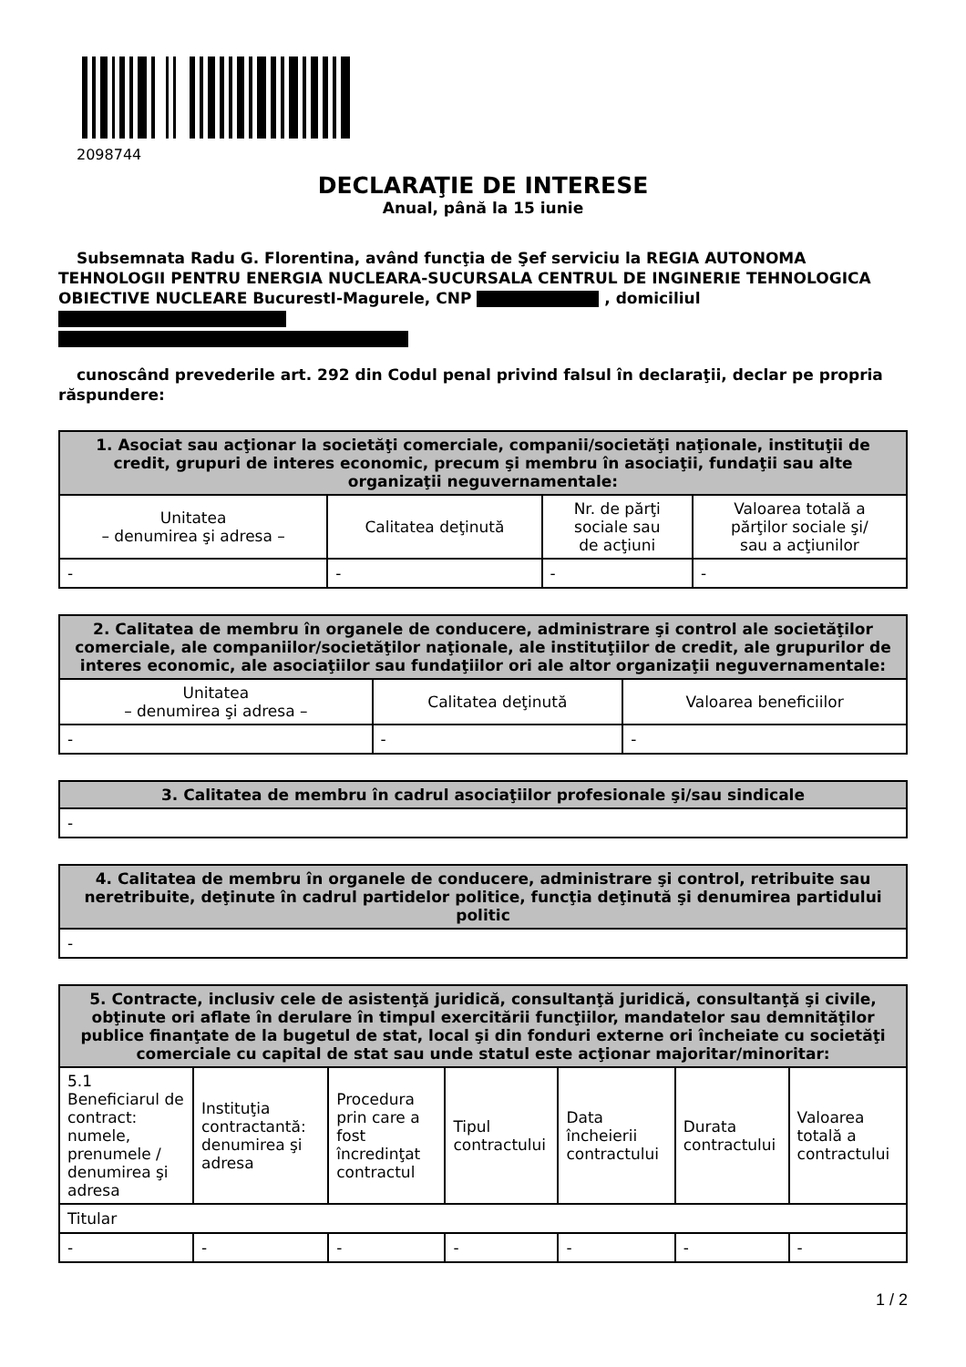2098744
DECLARAŢIE DE INTERESE
Anual, până la 15 iunie
Subsemnata Radu G. Florentina, având funcţia de Şef serviciu la REGIA AUTONOMA TEHNOLOGII PENTRU ENERGIA NUCLEARA-SUCURSALA CENTRUL DE INGINERIE TEHNOLOGICA OBIECTIVE NUCLEARE BucurestI-Magurele, CNP , domiciliul
cunoscând prevederile art. 292 din Codul penal privind falsul în declaraţii, declar pe propria răspundere:
| 1. Asociat sau acţionar la societăţi comerciale, companii/societăţi naţionale, instituţii de credit, grupuri de interes economic, precum şi membru în asociaţii, fundaţii sau alte organizaţii neguvernamentale: | | | |
| --- | --- | --- | --- |
| Unitatea – denumirea şi adresa – | Calitatea deţinută | Nr. de părţi sociale sau de acţiuni | Valoarea totală a părţilor sociale şi/ sau a acţiunilor |
| - | - | - | - |
| 2. Calitatea de membru în organele de conducere, administrare şi control ale societăţilor comerciale, ale companiilor/societăţilor naţionale, ale instituţiilor de credit, ale grupurilor de interes economic, ale asociaţiilor sau fundaţiilor ori ale altor organizaţii neguvernamentale: | | |
| --- | --- | --- |
| Unitatea – denumirea şi adresa – | Calitatea deţinută | Valoarea beneficiilor |
| - | - | - |
| 3. Calitatea de membru în cadrul asociaţiilor profesionale şi/sau sindicale |
| --- |
| - |
| 4. Calitatea de membru în organele de conducere, administrare şi control, retribuite sau neretribuite, deţinute în cadrul partidelor politice, funcţia deţinută şi denumirea partidului politic |
| --- |
| - |
| 5. Contracte, inclusiv cele de asistenţă juridică, consultanţă juridică, consultanţă şi civile, obţinute ori aflate în derulare în timpul exercitării funcţiilor, mandatelor sau demnităţilor publice finanţate de la bugetul de stat, local şi din fonduri externe ori încheiate cu societăţi comerciale cu capital de stat sau unde statul este acţionar majoritar/minoritar: | | | | | | |
| --- | --- | --- | --- | --- | --- | --- |
| 5.1 Beneficiarul de contract: numele, prenumele / denumirea şi adresa | Instituţia contractantă: denumirea şi adresa | Procedura prin care a fost încredinţat contractul | Tipul contractului | Data încheierii contractului | Durata contractului | Valoarea totală a contractului |
| Titular | | | | | | |
| - | - | - | - | - | - | - |
1 / 2